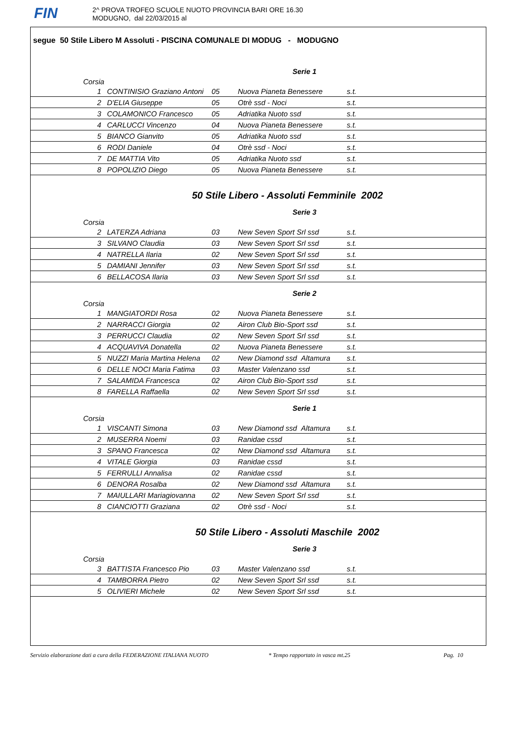FIN
2^ PROVA TROFEO SCUOLE NUOTO PROVINCIA BARI ORE 16.30
MODUGNO, dal 22/03/2015 al
segue 50 Stile Libero M Assoluti - PISCINA COMUNALE DI MODUG - MODUGNO
Serie 1
Corsia
| 1 | CONTINISIO Graziano Antoni | 05 | Nuova Pianeta Benessere | s.t. |
| 2 | D'ELIA Giuseppe | 05 | Otrè ssd - Noci | s.t. |
| 3 | COLAMONICO Francesco | 05 | Adriatika Nuoto ssd | s.t. |
| 4 | CARLUCCI Vincenzo | 04 | Nuova Pianeta Benessere | s.t. |
| 5 | BIANCO Gianvito | 05 | Adriatika Nuoto ssd | s.t. |
| 6 | RODI Daniele | 04 | Otrè ssd - Noci | s.t. |
| 7 | DE MATTIA Vito | 05 | Adriatika Nuoto ssd | s.t. |
| 8 | POPOLIZIO Diego | 05 | Nuova Pianeta Benessere | s.t. |
50 Stile Libero - Assoluti Femminile 2002
Serie 3
Corsia
| 2 | LATERZA Adriana | 03 | New Seven Sport Srl ssd | s.t. |
| 3 | SILVANO Claudia | 03 | New Seven Sport Srl ssd | s.t. |
| 4 | NATRELLA Ilaria | 02 | New Seven Sport Srl ssd | s.t. |
| 5 | DAMIANI Jennifer | 03 | New Seven Sport Srl ssd | s.t. |
| 6 | BELLACOSA Ilaria | 03 | New Seven Sport Srl ssd | s.t. |
Serie 2
Corsia
| 1 | MANGIATORDI Rosa | 02 | Nuova Pianeta Benessere | s.t. |
| 2 | NARRACCI Giorgia | 02 | Airon Club Bio-Sport ssd | s.t. |
| 3 | PERRUCCI Claudia | 02 | New Seven Sport Srl ssd | s.t. |
| 4 | ACQUAVIVA Donatella | 02 | Nuova Pianeta Benessere | s.t. |
| 5 | NUZZI Maria Martina Helena | 02 | New Diamond ssd Altamura | s.t. |
| 6 | DELLE NOCI Maria Fatima | 03 | Master Valenzano ssd | s.t. |
| 7 | SALAMIDA Francesca | 02 | Airon Club Bio-Sport ssd | s.t. |
| 8 | FARELLA Raffaella | 02 | New Seven Sport Srl ssd | s.t. |
Serie 1
Corsia
| 1 | VISCANTI Simona | 03 | New Diamond ssd Altamura | s.t. |
| 2 | MUSERRA Noemi | 03 | Ranidae cssd | s.t. |
| 3 | SPANO Francesca | 02 | New Diamond ssd Altamura | s.t. |
| 4 | VITALE Giorgia | 03 | Ranidae cssd | s.t. |
| 5 | FERRULLI Annalisa | 02 | Ranidae cssd | s.t. |
| 6 | DENORA Rosalba | 02 | New Diamond ssd Altamura | s.t. |
| 7 | MAIULLARI Mariagiovanna | 02 | New Seven Sport Srl ssd | s.t. |
| 8 | CIANCIOTTI Graziana | 02 | Otrè ssd - Noci | s.t. |
50 Stile Libero - Assoluti Maschile 2002
Serie 3
Corsia
| 3 | BATTISTA Francesco Pio | 03 | Master Valenzano ssd | s.t. |
| 4 | TAMBORRA Pietro | 02 | New Seven Sport Srl ssd | s.t. |
| 5 | OLIVIERI Michele | 02 | New Seven Sport Srl ssd | s.t. |
Servizio elaborazione dati a cura della FEDERAZIONE ITALIANA NUOTO * Tempo rapportato in vasca mt.25 Pag. 10